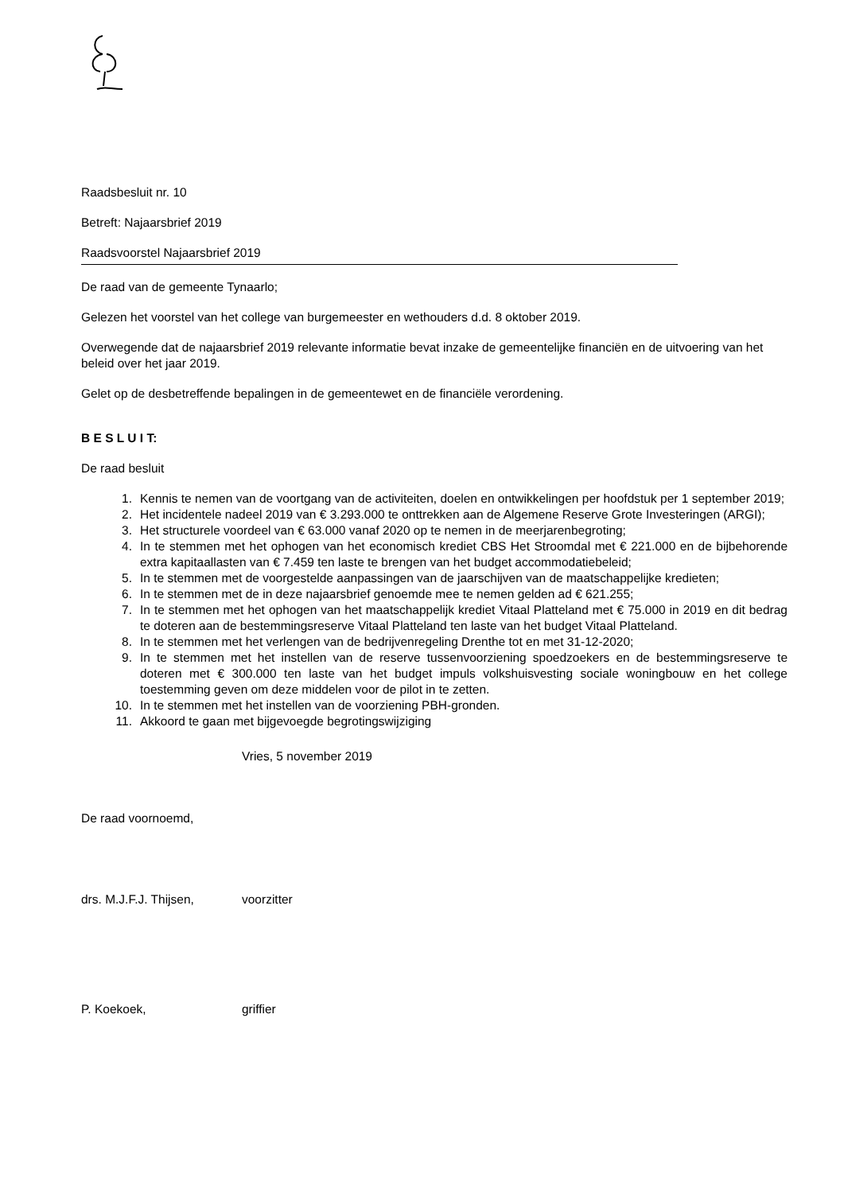Raadsbesluit nr. 10
Betreft: Najaarsbrief 2019
Raadsvoorstel Najaarsbrief 2019
De raad van de gemeente Tynaarlo;
Gelezen het voorstel van het college van burgemeester en wethouders d.d. 8 oktober 2019.
Overwegende dat de najaarsbrief 2019 relevante informatie bevat inzake de gemeentelijke financiën en de uitvoering van het beleid over het jaar 2019.
Gelet op de desbetreffende bepalingen in de gemeentewet en de financiële verordening.
B E S L U I T:
De raad besluit
1. Kennis te nemen van de voortgang van de activiteiten, doelen en ontwikkelingen per hoofdstuk per 1 september 2019;
2. Het incidentele nadeel 2019 van € 3.293.000 te onttrekken aan de Algemene Reserve Grote Investeringen (ARGI);
3. Het structurele voordeel van € 63.000 vanaf 2020 op te nemen in de meerjarenbegroting;
4. In te stemmen met het ophogen van het economisch krediet CBS Het Stroomdal met € 221.000 en de bijbehorende extra kapitaallasten van € 7.459 ten laste te brengen van het budget accommodatiebeleid;
5. In te stemmen met de voorgestelde aanpassingen van de jaarschijven van de maatschappelijke kredieten;
6. In te stemmen met de in deze najaarsbrief genoemde mee te nemen gelden ad € 621.255;
7. In te stemmen met het ophogen van het maatschappelijk krediet Vitaal Platteland met € 75.000 in 2019 en dit bedrag te doteren aan de bestemmingsreserve Vitaal Platteland ten laste van het budget Vitaal Platteland.
8. In te stemmen met het verlengen van de bedrijvenregeling Drenthe tot en met 31-12-2020;
9. In te stemmen met het instellen van de reserve tussenvoorziening spoedzoekers en de bestemmingsreserve te doteren met € 300.000 ten laste van het budget impuls volkshuisvesting sociale woningbouw en het college toestemming geven om deze middelen voor de pilot in te zetten.
10. In te stemmen met het instellen van de voorziening PBH-gronden.
11. Akkoord te gaan met bijgevoegde begrotingswijziging
Vries, 5 november 2019
De raad voornoemd,
drs. M.J.F.J. Thijsen, voorzitter
P. Koekoek, griffier